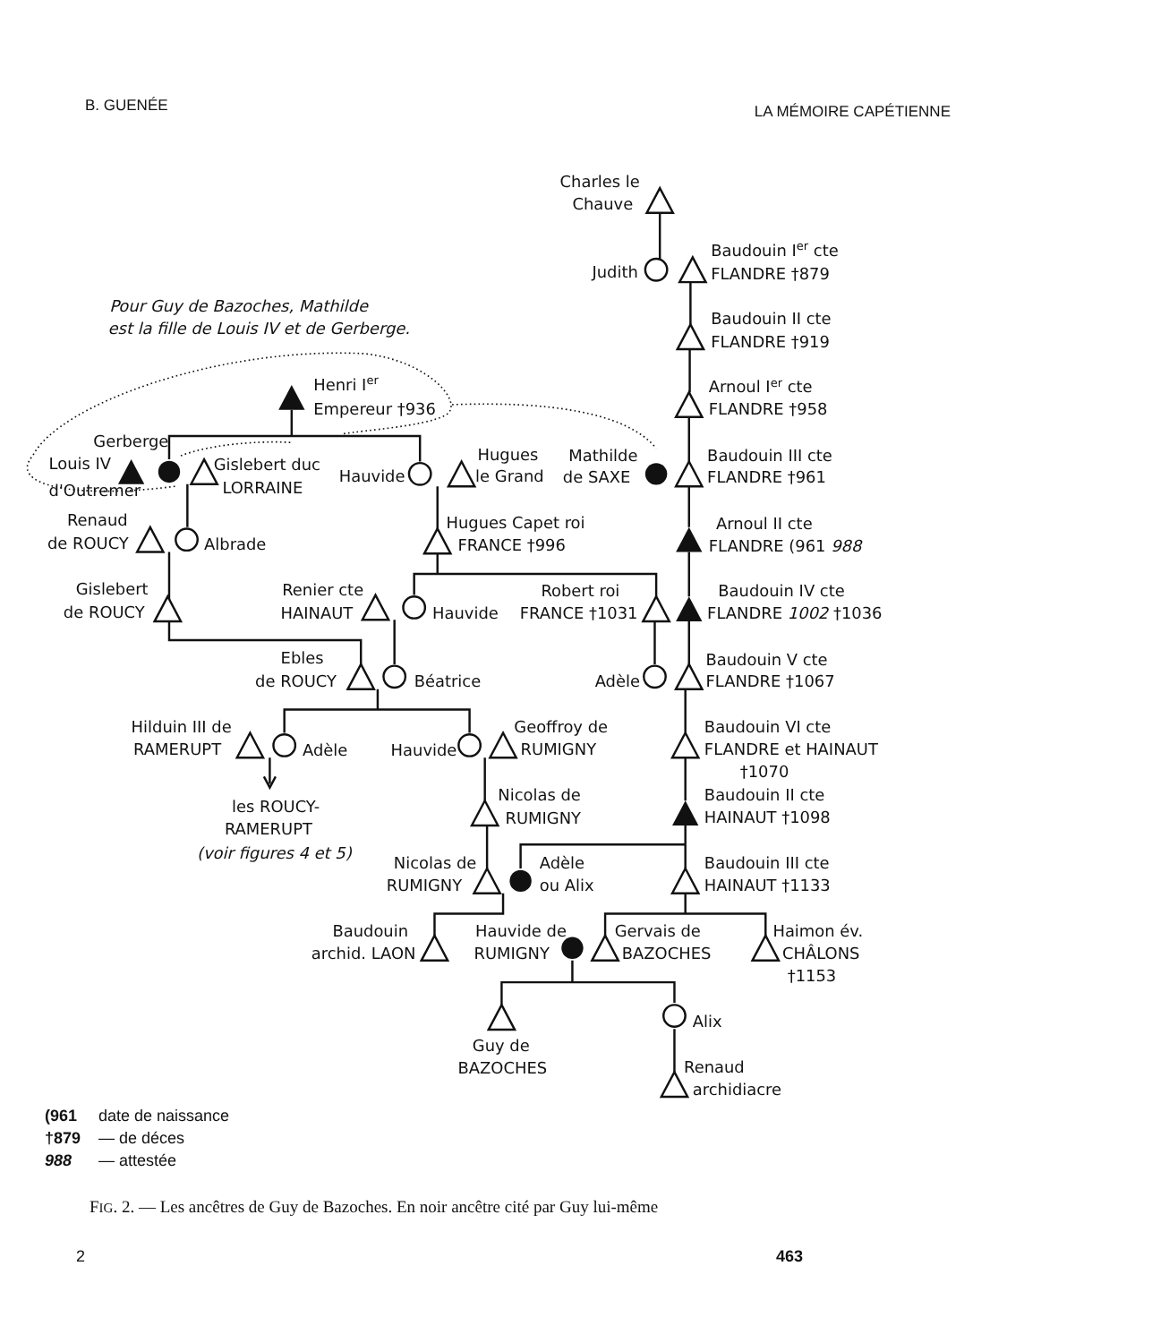B. GUENÉE LA MÉMOIRE CAPÉTIENNE
Charles le
Chauve
Judith
Baudouin Ier cte
FLANDRE †879
Baudouin II cte
FLANDRE †919
Arnoul Ier cte
FLANDRE †958
Mathilde
de SAXE
Baudouin III cte
FLANDRE †961
Arnoul II cte
FLANDRE (961 988
Robert roi
FRANCE †1031
Baudouin IV cte
FLANDRE 1002 †1036
Adèle
Baudouin V cte
FLANDRE †1067
Baudouin VI cte
FLANDRE et HAINAUT
†1070
Baudouin II cte
HAINAUT †1098
Baudouin III cte
HAINAUT †1133
Pour Guy de Bazoches, Mathilde
est la fille de Louis IV et de Gerberge.
Henri Ier
Empereur †936
Gerberge
Louis IV
d'Outremer
Gislebert duc
LORRAINE
Hauvide
Hugues
le Grand
Renaud
de ROUCY
Albrade
Hugues Capet roi
FRANCE †996
Gislebert
de ROUCY
Renier cte
HAINAUT
Hauvide
Ebles
de ROUCY
Béatrice
Hilduin III de
RAMERUPT
Adèle
Hauvide
Geoffroy de
RUMIGNY
les ROUCY-
RAMERUPT
(voir figures 4 et 5)
Nicolas de
RUMIGNY
Nicolas de
RUMIGNY
Adèle
ou Alix
Baudouin
archid. LAON
Hauvide de
RUMIGNY
Gervais de
BAZOCHES
Haimon év.
CHÂLONS
†1153
Alix
Guy de
BAZOCHES
Renaud
archidiacre
(961 date de naissance
†879 — de déces
988 — attestée
FIG. 2. — Les ancêtres de Guy de Bazoches. En noir ancêtre cité par Guy lui-même
2 463